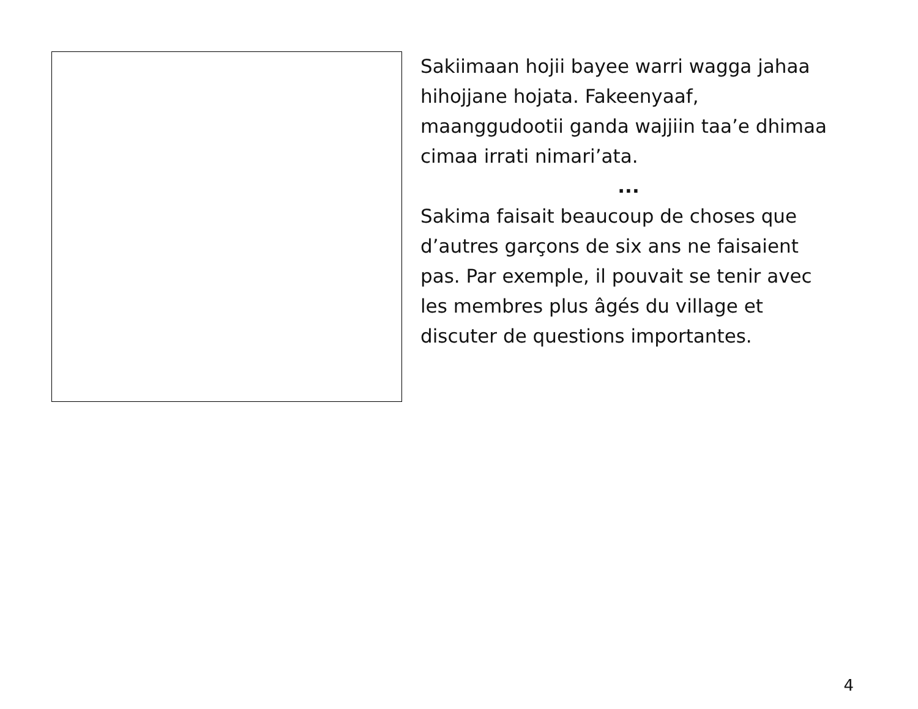Sakiimaan hojii bayee warri wagga jahaa hihojjane hojata. Fakeenyaaf, maanggudootii ganda wajjiin taa’e dhimaa cimaa irrati nimari’ata.
...
Sakima faisait beaucoup de choses que d’autres garçons de six ans ne faisaient pas. Par exemple, il pouvait se tenir avec les membres plus âgés du village et discuter de questions importantes.
4